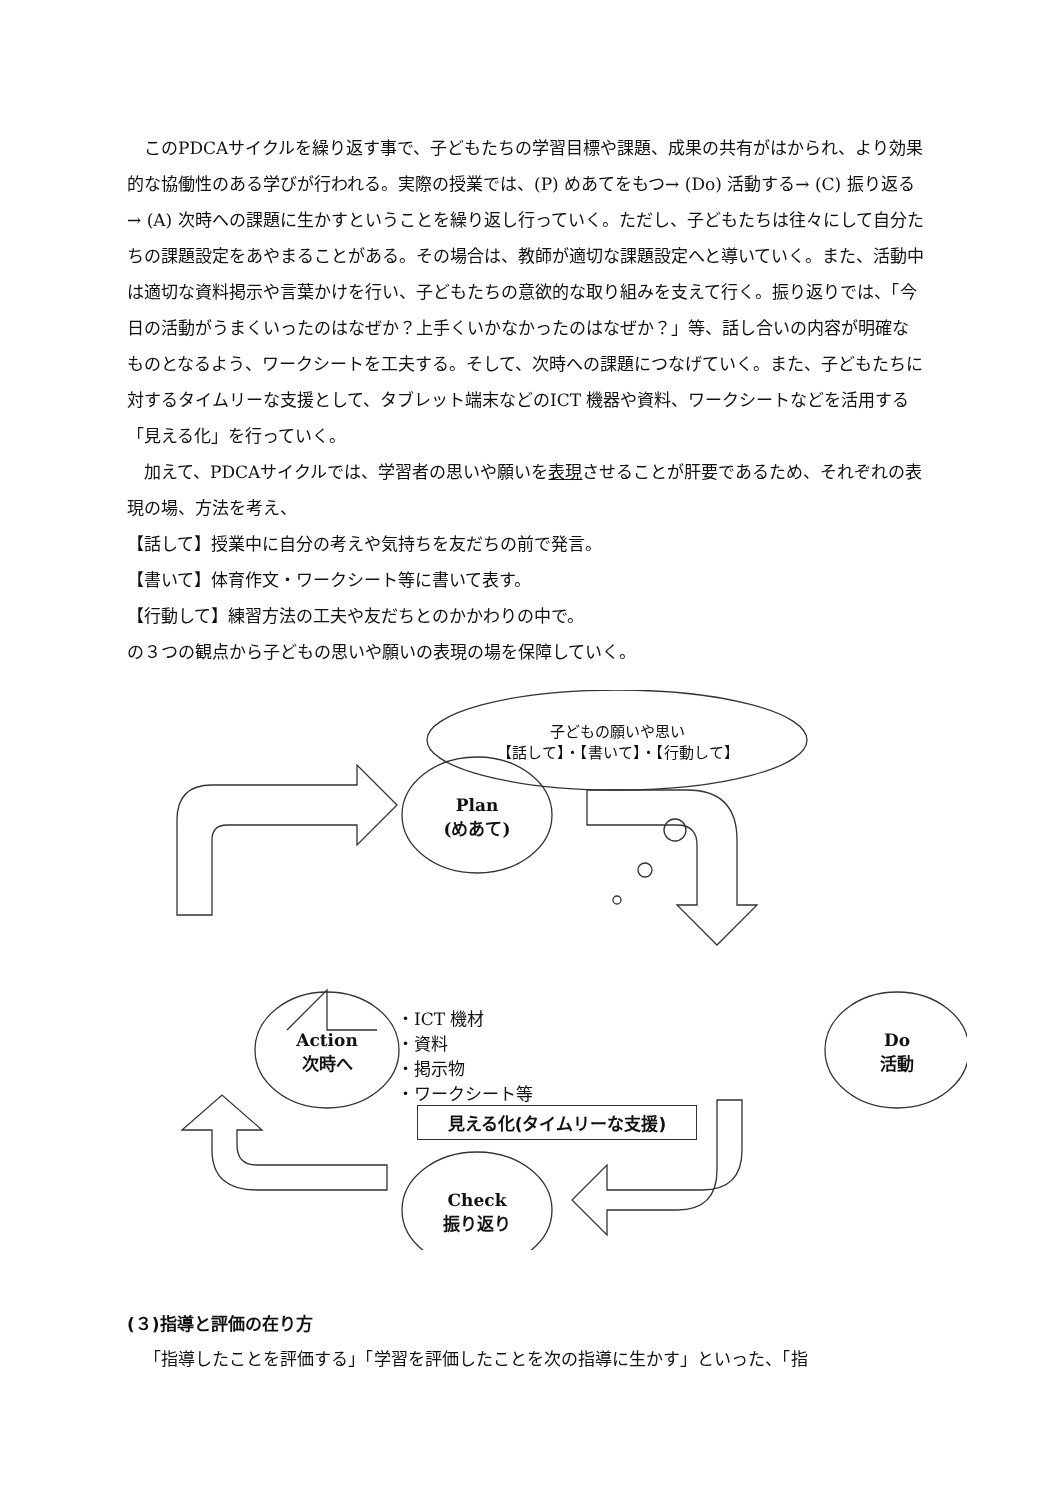このPDCAサイクルを繰り返す事で、子どもたちの学習目標や課題、成果の共有がはかられ、より効果的な協働性のある学びが行われる。実際の授業では、(P) めあてをもつ→ (Do) 活動する→ (C) 振り返る→ (A) 次時への課題に生かすということを繰り返し行っていく。ただし、子どもたちは往々にして自分たちの課題設定をあやまることがある。その場合は、教師が適切な課題設定へと導いていく。また、活動中は適切な資料掲示や言葉かけを行い、子どもたちの意欲的な取り組みを支えて行く。振り返りでは、「今日の活動がうまくいったのはなぜか？上手くいかなかったのはなぜか？」等、話し合いの内容が明確なものとなるよう、ワークシートを工夫する。そして、次時への課題につなげていく。また、子どもたちに対するタイムリーな支援として、タブレット端末などのICT 機器や資料、ワークシートなどを活用する「見える化」を行っていく。
加えて、PDCAサイクルでは、学習者の思いや願いを表現させることが肝要であるため、それぞれの表現の場、方法を考え、
【話して】授業中に自分の考えや気持ちを友だちの前で発言。
【書いて】体育作文・ワークシート等に書いて表す。
【行動して】練習方法の工夫や友だちとのかかわりの中で。
の３つの観点から子どもの思いや願いの表現の場を保障していく。
子どもの願いや思い
【話して】・【書いて】・【行動して】
Plan
(めあて)
Do
活動
Action
次時へ
Check
振り返り
・ICT 機材
・資料
・掲示物
・ワークシート等
見える化(タイムリーな支援)
(３)指導と評価の在り方
「指導したことを評価する」「学習を評価したことを次の指導に生かす」といった、「指